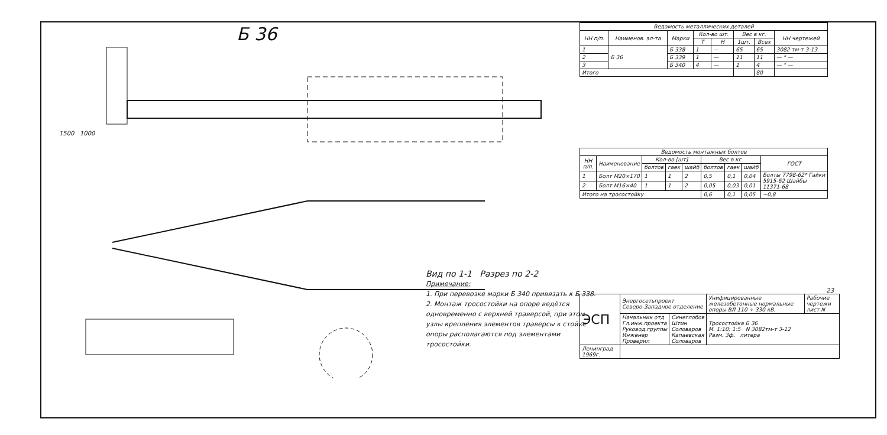Б 36
1500 1000
Вид по 1-1 Разрез по 2-2
Примечание:
1. При перевозке марки Б 340 привязать к Б 338.
2. Монтаж тросостойки на опоре ведётся одновременно с верхней траверсой, при этом узлы крепления элементов траверсы к стойке опоры располагаются под элементами тросостойки.
| Ведамость металлических деталей | | | | | | | |
| --- | --- | --- | --- | --- | --- | --- | --- |
| НН п/п. | Наименов. эл-та | Марки | Кол-во шт. | | Вес в кг. | | НН чертежей |
| | | | Т | Н | 1шт. | Всех | |
| 1 | Б 36 | Б 338 | 1 | — | 65 | 65 | 3082 тм-т 3-13 |
| 2 | | Б 339 | 1 | — | 11 | 11 | — " — |
| 3 | | Б 340 | 4 | — | 1 | 4 | — " — |
| Итого | | | | | | 80 | |
| Ведомость монтажных болтов | | | | | | | | |
| --- | --- | --- | --- | --- | --- | --- | --- | --- |
| НН п/п. | Наименование | Кол-во [шт] | | | Вес в кг. | | | ГОСТ |
| | | болтов | гаек | шайб | болтов | гаек | шайб | |
| 1 | Болт М20×170 | 1 | 1 | 2 | 0,5 | 0,1 | 0,04 | Болты 7798-62* Гайки 5915-62 Шайбы 11371-68 |
| 2 | Болт М16×40 | 1 | 1 | 2 | 0,05 | 0,03 | 0,01 | |
| Итого на тросостойку | | | | | 0,6 | 0,1 | 0,05 | ~0,8 |
23
| ЭСП | Энергосетьпроект Северо-Западное отделение | | Унифицированные железобетонные нормальные опоры ВЛ 110 ÷ 330 кВ. | Рабочие чертежи лист N |
| | Начальник отд Гл.инж.проекта Руковод.группы Инженер Проверил | Синеглобов Штин Соловаров Капаевская Соловаров | Тросостойка Б 36 М. 1:10; 1:5 N 3082тм-т 3-12 Разм. 3ф. литера | |
| Ленинград 1969г. | | | | |